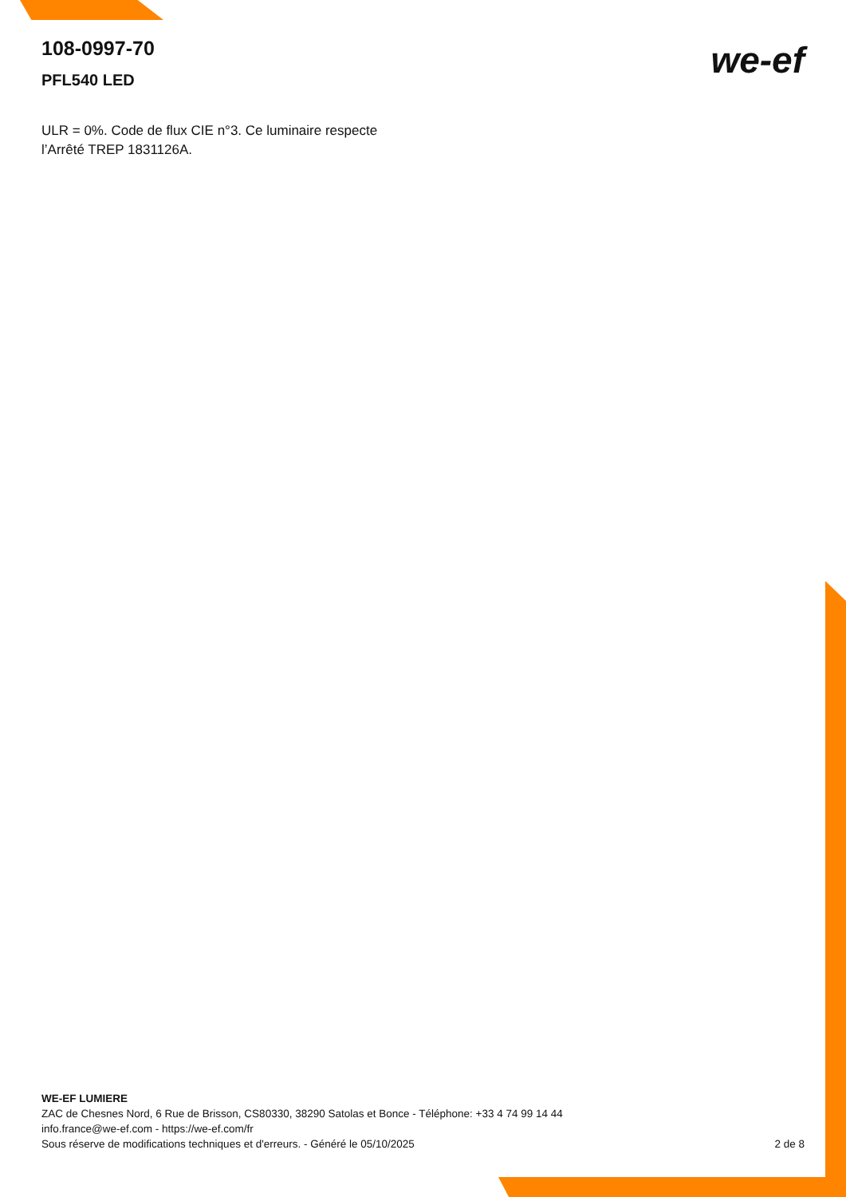108-0997-70
PFL540 LED
we-ef
ULR = 0%. Code de flux CIE n°3. Ce luminaire respecte
l’Arrêté TREP 1831126A.
WE-EF LUMIERE
ZAC de Chesnes Nord, 6 Rue de Brisson, CS80330, 38290 Satolas et Bonce - Téléphone: +33 4 74 99 14 44
info.france@we-ef.com - https://we-ef.com/fr
Sous réserve de modifications techniques et d'erreurs. - Généré le 05/10/2025 2 de 8